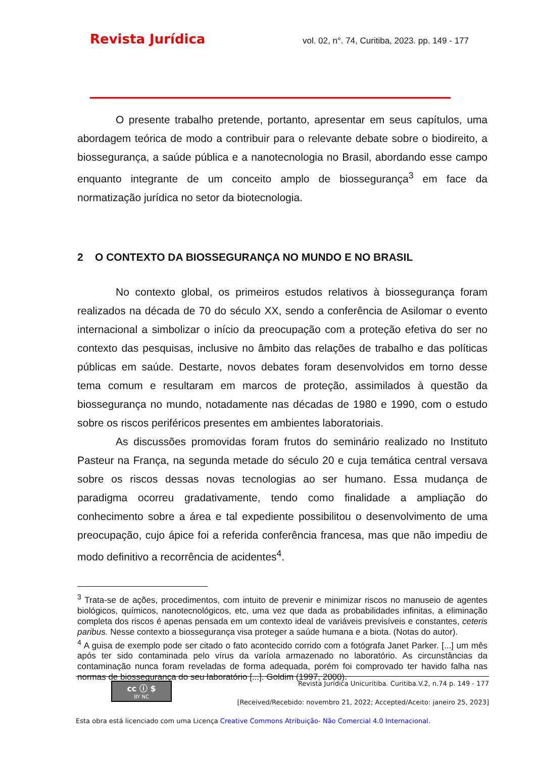Revista Jurídica vol. 02, n°. 74, Curitiba, 2023. pp. 149 - 177
O presente trabalho pretende, portanto, apresentar em seus capítulos, uma abordagem teórica de modo a contribuir para o relevante debate sobre o biodireito, a biossegurança, a saúde pública e a nanotecnologia no Brasil, abordando esse campo enquanto integrante de um conceito amplo de biossegurança<sup>3</sup> em face da normatização jurídica no setor da biotecnologia.
2 O CONTEXTO DA BIOSSEGURANÇA NO MUNDO E NO BRASIL
No contexto global, os primeiros estudos relativos à biossegurança foram realizados na década de 70 do século XX, sendo a conferência de Asilomar o evento internacional a simbolizar o início da preocupação com a proteção efetiva do ser no contexto das pesquisas, inclusive no âmbito das relações de trabalho e das políticas públicas em saúde. Destarte, novos debates foram desenvolvidos em torno desse tema comum e resultaram em marcos de proteção, assimilados à questão da biossegurança no mundo, notadamente nas décadas de 1980 e 1990, com o estudo sobre os riscos periféricos presentes em ambientes laboratoriais.
As discussões promovidas foram frutos do seminário realizado no Instituto Pasteur na França, na segunda metade do século 20 e cuja temática central versava sobre os riscos dessas novas tecnologias ao ser humano. Essa mudança de paradigma ocorreu gradativamente, tendo como finalidade a ampliação do conhecimento sobre a área e tal expediente possibilitou o desenvolvimento de uma preocupação, cujo ápice foi a referida conferência francesa, mas que não impediu de modo definitivo a recorrência de acidentes<sup>4</sup>.
<sup>3</sup> Trata-se de ações, procedimentos, com intuito de prevenir e minimizar riscos no manuseio de agentes biológicos, químicos, nanotecnológicos, etc, uma vez que dada as probabilidades infinitas, a eliminação completa dos riscos é apenas pensada em um contexto ideal de variáveis previsíveis e constantes, ceteris paribus. Nesse contexto a biossegurança visa proteger a saúde humana e a biota. (Notas do autor).
<sup>4</sup> A guisa de exemplo pode ser citado o fato acontecido corrido com a fotógrafa Janet Parker. [...] um mês após ter sido contaminada pelo vírus da varíola armazenado no laboratório. As circunstâncias da contaminação nunca foram reveladas de forma adequada, porém foi comprovado ter havido falha nas normas de biossegurança do seu laboratório [...]. Goldim (1997, 2000).
cc ⓘ $
BY NC
Revista Jurídica Unicuritiba. Curitiba.V.2, n.74 p. 149 - 177
[Received/Recebido: novembro 21, 2022; Accepted/Aceito: janeiro 25, 2023]
Esta obra está licenciado com uma Licença Creative Commons Atribuição- Não Comercial 4.0 Internacional.